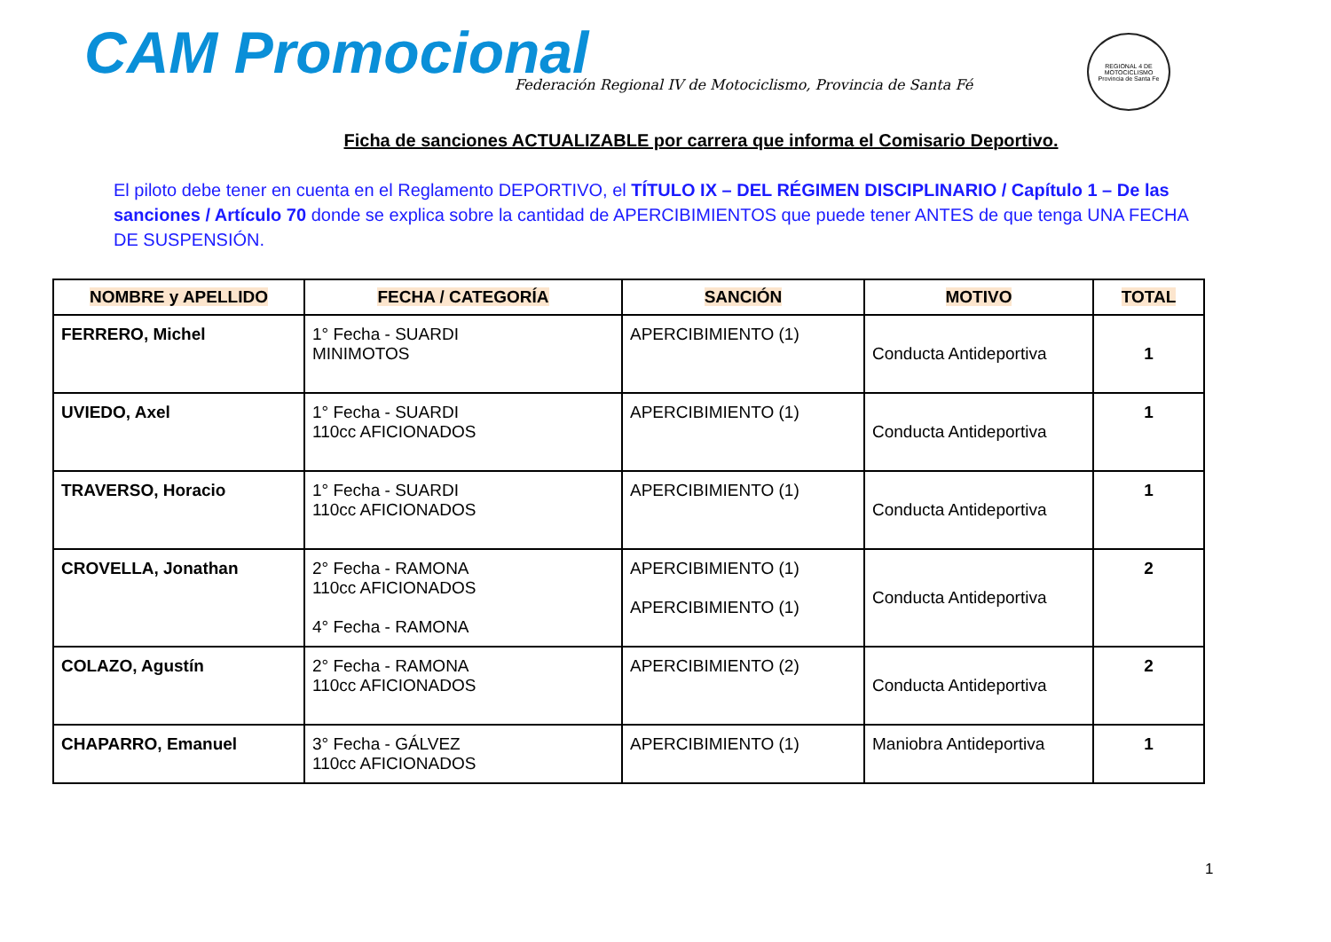CAM Promocional
Federación Regional IV de Motociclismo, Provincia de Santa Fé
REGIONAL 4 DE MOTOCICLISMO
Provincia de Santa Fe
Ficha de sanciones ACTUALIZABLE por carrera que informa el Comisario Deportivo.
El piloto debe tener en cuenta en el Reglamento DEPORTIVO, el TÍTULO IX – DEL RÉGIMEN DISCIPLINARIO / Capítulo 1 – De las sanciones / Artículo 70 donde se explica sobre la cantidad de APERCIBIMIENTOS que puede tener ANTES de que tenga UNA FECHA DE SUSPENSIÓN.
| NOMBRE y APELLIDO | FECHA / CATEGORÍA | SANCIÓN | MOTIVO | TOTAL |
| --- | --- | --- | --- | --- |
| FERRERO, Michel | 1° Fecha - SUARDI MINIMOTOS | APERCIBIMIENTO (1) | Conducta Antideportiva | 1 |
| UVIEDO, Axel | 1° Fecha - SUARDI 110cc AFICIONADOS | APERCIBIMIENTO (1) | Conducta Antideportiva | 1 |
| TRAVERSO, Horacio | 1° Fecha - SUARDI 110cc AFICIONADOS | APERCIBIMIENTO (1) | Conducta Antideportiva | 1 |
| CROVELLA, Jonathan | 2° Fecha - RAMONA 110cc AFICIONADOS 4° Fecha - RAMONA | APERCIBIMIENTO (1) APERCIBIMIENTO (1) | Conducta Antideportiva | 2 |
| COLAZO, Agustín | 2° Fecha - RAMONA 110cc AFICIONADOS | APERCIBIMIENTO (2) | Conducta Antideportiva | 2 |
| CHAPARRO, Emanuel | 3° Fecha - GÁLVEZ 110cc AFICIONADOS | APERCIBIMIENTO (1) | Maniobra Antideportiva | 1 |
1